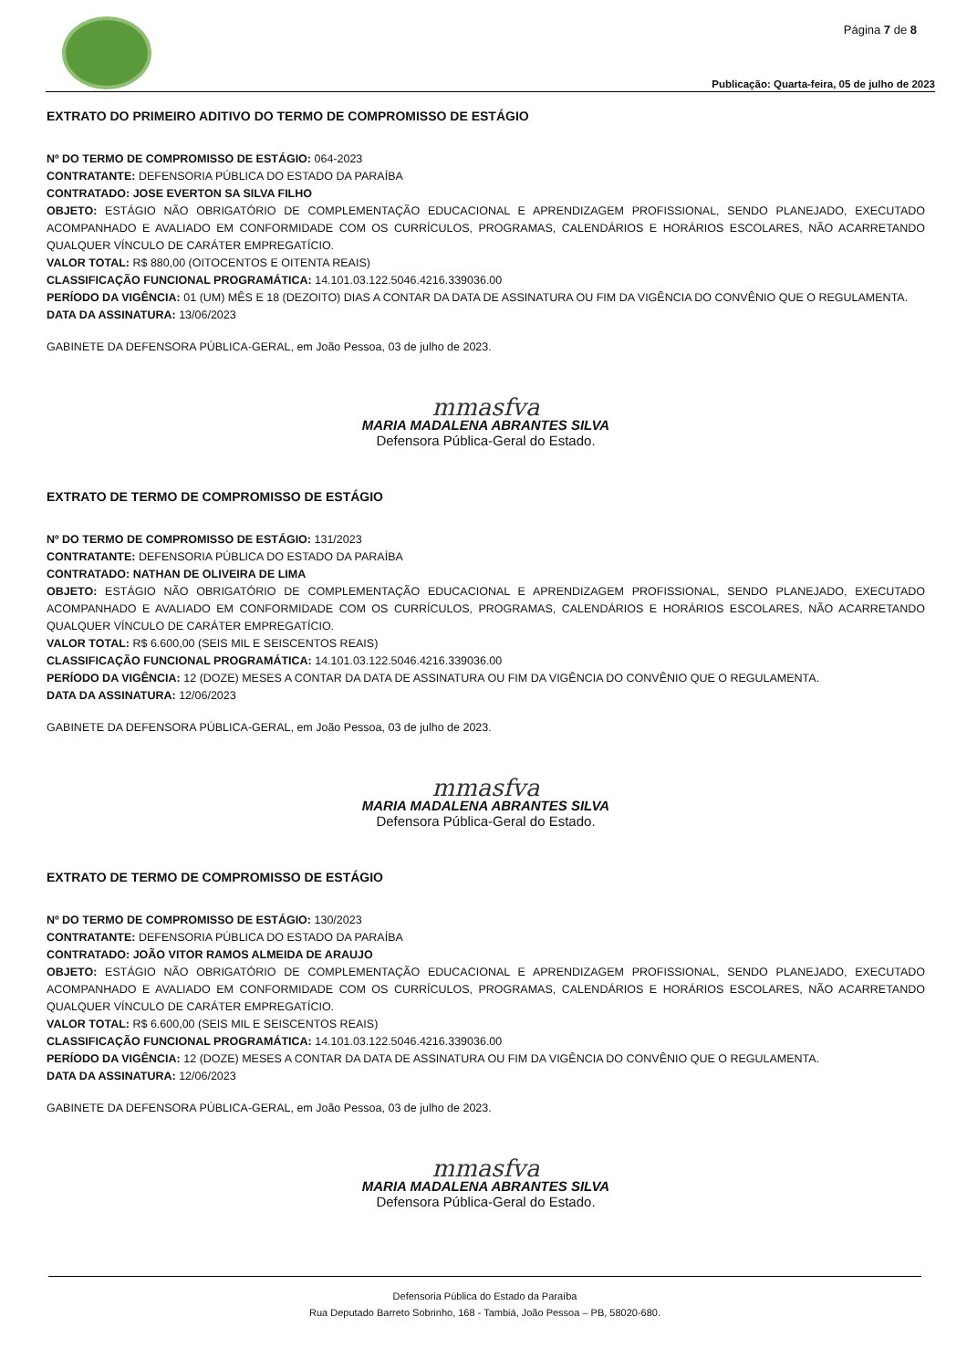Página 7 de 8
Publicação: Quarta-feira, 05 de julho de 2023
EXTRATO DO PRIMEIRO ADITIVO DO TERMO DE COMPROMISSO DE ESTÁGIO
Nº DO TERMO DE COMPROMISSO DE ESTÁGIO: 064-2023
CONTRATANTE: DEFENSORIA PÚBLICA DO ESTADO DA PARAÍBA
CONTRATADO: JOSE EVERTON SA SILVA FILHO
OBJETO: ESTÁGIO NÃO OBRIGATÓRIO DE COMPLEMENTAÇÃO EDUCACIONAL E APRENDIZAGEM PROFISSIONAL, SENDO PLANEJADO, EXECUTADO ACOMPANHADO E AVALIADO EM CONFORMIDADE COM OS CURRÍCULOS, PROGRAMAS, CALENDÁRIOS E HORÁRIOS ESCOLARES, NÃO ACARRETANDO QUALQUER VÍNCULO DE CARÁTER EMPREGATÍCIO.
VALOR TOTAL: R$ 880,00 (OITOCENTOS E OITENTA REAIS)
CLASSIFICAÇÃO FUNCIONAL PROGRAMÁTICA: 14.101.03.122.5046.4216.339036.00
PERÍODO DA VIGÊNCIA: 01 (UM) MÊS E 18 (DEZOITO) DIAS A CONTAR DA DATA DE ASSINATURA OU FIM DA VIGÊNCIA DO CONVÊNIO QUE O REGULAMENTA.
DATA DA ASSINATURA: 13/06/2023
GABINETE DA DEFENSORA PÚBLICA-GERAL, em João Pessoa, 03 de julho de 2023.
mmasfva
MARIA MADALENA ABRANTES SILVA
Defensora Pública-Geral do Estado.
EXTRATO DE TERMO DE COMPROMISSO DE ESTÁGIO
Nº DO TERMO DE COMPROMISSO DE ESTÁGIO: 131/2023
CONTRATANTE: DEFENSORIA PÚBLICA DO ESTADO DA PARAÍBA
CONTRATADO: NATHAN DE OLIVEIRA DE LIMA
OBJETO: ESTÁGIO NÃO OBRIGATÓRIO DE COMPLEMENTAÇÃO EDUCACIONAL E APRENDIZAGEM PROFISSIONAL, SENDO PLANEJADO, EXECUTADO ACOMPANHADO E AVALIADO EM CONFORMIDADE COM OS CURRÍCULOS, PROGRAMAS, CALENDÁRIOS E HORÁRIOS ESCOLARES, NÃO ACARRETANDO QUALQUER VÍNCULO DE CARÁTER EMPREGATÍCIO.
VALOR TOTAL: R$ 6.600,00 (SEIS MIL E SEISCENTOS REAIS)
CLASSIFICAÇÃO FUNCIONAL PROGRAMÁTICA: 14.101.03.122.5046.4216.339036.00
PERÍODO DA VIGÊNCIA: 12 (DOZE) MESES A CONTAR DA DATA DE ASSINATURA OU FIM DA VIGÊNCIA DO CONVÊNIO QUE O REGULAMENTA.
DATA DA ASSINATURA: 12/06/2023
GABINETE DA DEFENSORA PÚBLICA-GERAL, em João Pessoa, 03 de julho de 2023.
mmasfva
MARIA MADALENA ABRANTES SILVA
Defensora Pública-Geral do Estado.
EXTRATO DE TERMO DE COMPROMISSO DE ESTÁGIO
Nº DO TERMO DE COMPROMISSO DE ESTÁGIO: 130/2023
CONTRATANTE: DEFENSORIA PÚBLICA DO ESTADO DA PARAÍBA
CONTRATADO: JOÃO VITOR RAMOS ALMEIDA DE ARAUJO
OBJETO: ESTÁGIO NÃO OBRIGATÓRIO DE COMPLEMENTAÇÃO EDUCACIONAL E APRENDIZAGEM PROFISSIONAL, SENDO PLANEJADO, EXECUTADO ACOMPANHADO E AVALIADO EM CONFORMIDADE COM OS CURRÍCULOS, PROGRAMAS, CALENDÁRIOS E HORÁRIOS ESCOLARES, NÃO ACARRETANDO QUALQUER VÍNCULO DE CARÁTER EMPREGATÍCIO.
VALOR TOTAL: R$ 6.600,00 (SEIS MIL E SEISCENTOS REAIS)
CLASSIFICAÇÃO FUNCIONAL PROGRAMÁTICA: 14.101.03.122.5046.4216.339036.00
PERÍODO DA VIGÊNCIA: 12 (DOZE) MESES A CONTAR DA DATA DE ASSINATURA OU FIM DA VIGÊNCIA DO CONVÊNIO QUE O REGULAMENTA.
DATA DA ASSINATURA: 12/06/2023
GABINETE DA DEFENSORA PÚBLICA-GERAL, em João Pessoa, 03 de julho de 2023.
mmasfva
MARIA MADALENA ABRANTES SILVA
Defensora Pública-Geral do Estado.
Defensoria Pública do Estado da Paraíba
Rua Deputado Barreto Sobrinho, 168 - Tambiá, João Pessoa – PB, 58020-680.